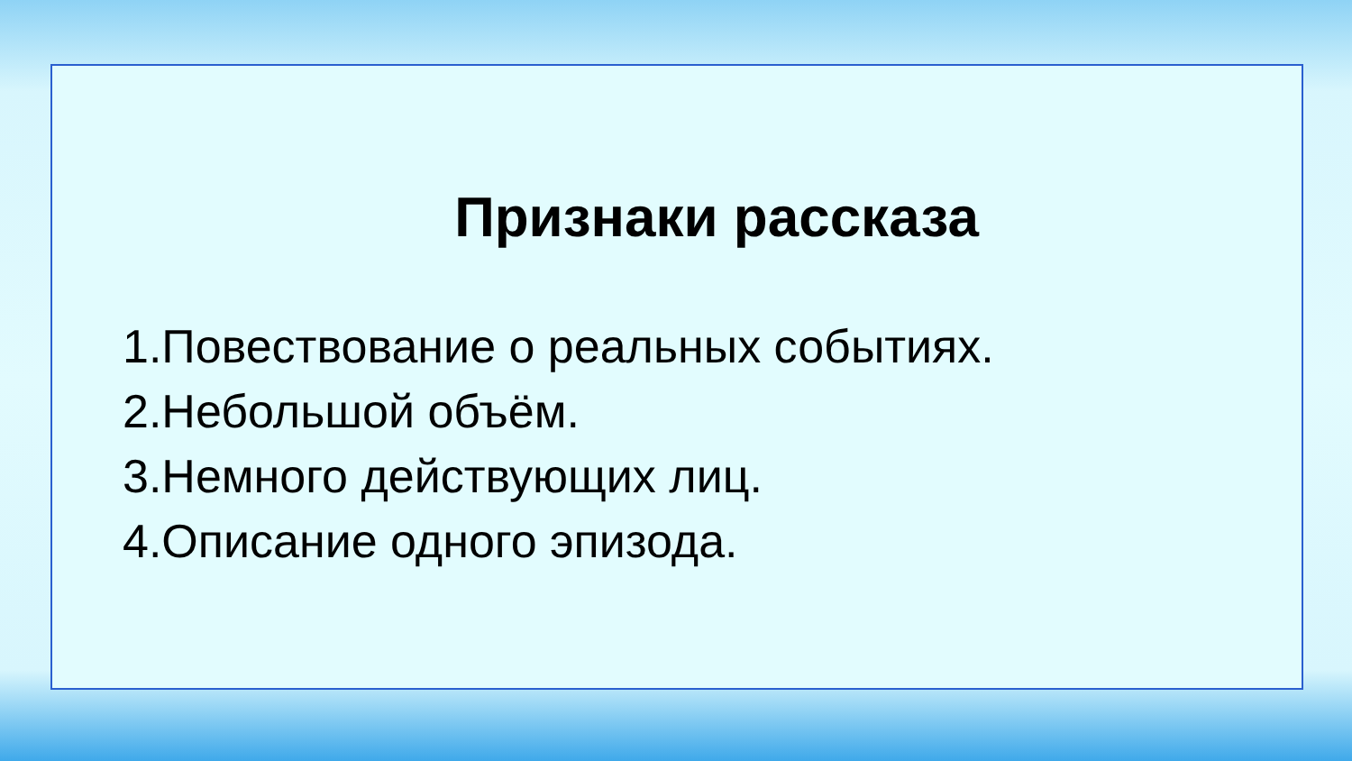Признаки рассказа
1.Повествование о реальных событиях.
2.Небольшой объём.
3.Немного действующих лиц.
4.Описание одного эпизода.